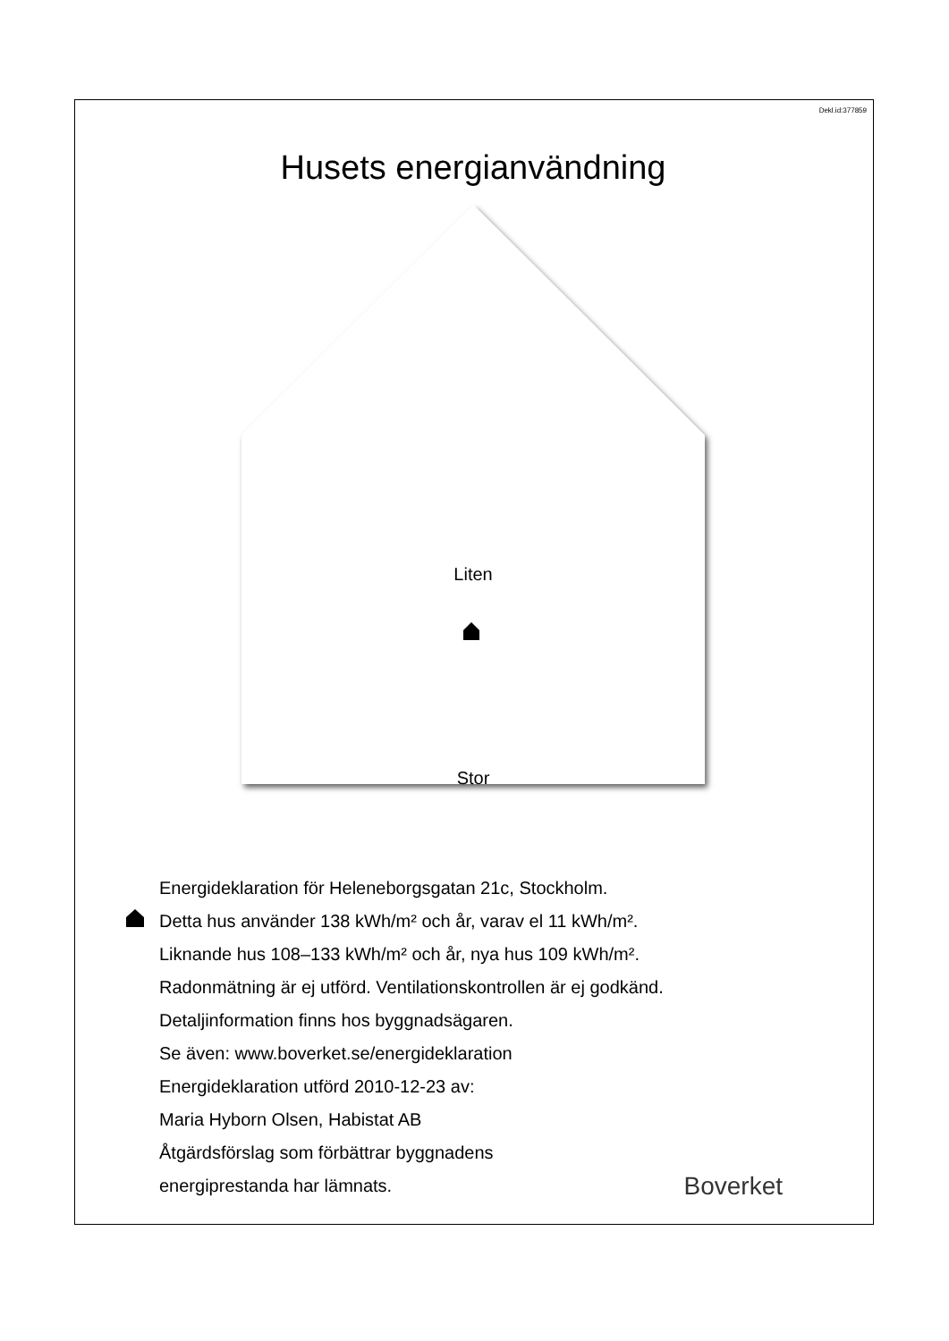Dekl.id:377859
Husets energianvändning
Liten
Stor
Energideklaration för Heleneborgsgatan 21c, Stockholm.
Detta hus använder 138 kWh/m² och år, varav el 11 kWh/m².
Liknande hus 108–133 kWh/m² och år, nya hus 109 kWh/m².
Radonmätning är ej utförd. Ventilationskontrollen är ej godkänd.
Detaljinformation finns hos byggnadsägaren.
Se även: www.boverket.se/energideklaration
Energideklaration utförd 2010-12-23 av:
Maria Hyborn Olsen, Habistat AB
Åtgärdsförslag som förbättrar byggnadens
energiprestanda har lämnats.
Boverket